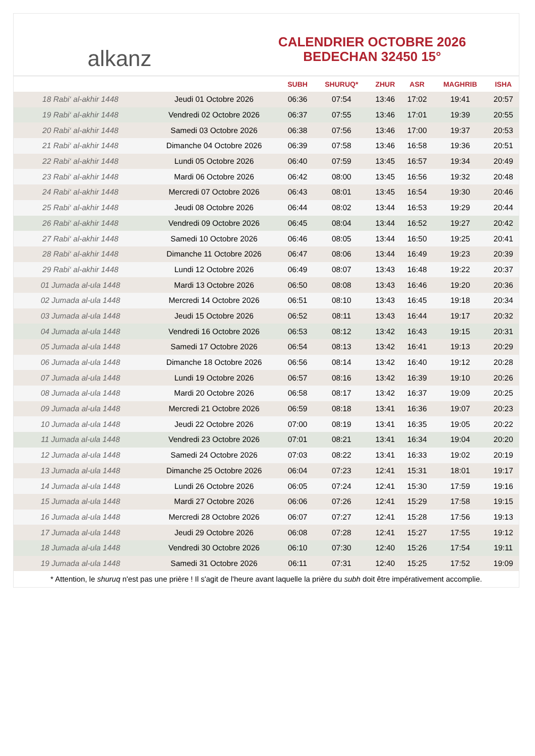alkanz
CALENDRIER OCTOBRE 2026
BEDECHAN 32450 15°
| | | SUBH | SHURUQ* | ZHUR | ASR | MAGHRIB | ISHA |
| --- | --- | --- | --- | --- | --- | --- | --- |
| 18 Rabi‘ al-akhir 1448 | Jeudi 01 Octobre 2026 | 06:36 | 07:54 | 13:46 | 17:02 | 19:41 | 20:57 |
| 19 Rabi‘ al-akhir 1448 | Vendredi 02 Octobre 2026 | 06:37 | 07:55 | 13:46 | 17:01 | 19:39 | 20:55 |
| 20 Rabi‘ al-akhir 1448 | Samedi 03 Octobre 2026 | 06:38 | 07:56 | 13:46 | 17:00 | 19:37 | 20:53 |
| 21 Rabi‘ al-akhir 1448 | Dimanche 04 Octobre 2026 | 06:39 | 07:58 | 13:46 | 16:58 | 19:36 | 20:51 |
| 22 Rabi‘ al-akhir 1448 | Lundi 05 Octobre 2026 | 06:40 | 07:59 | 13:45 | 16:57 | 19:34 | 20:49 |
| 23 Rabi‘ al-akhir 1448 | Mardi 06 Octobre 2026 | 06:42 | 08:00 | 13:45 | 16:56 | 19:32 | 20:48 |
| 24 Rabi‘ al-akhir 1448 | Mercredi 07 Octobre 2026 | 06:43 | 08:01 | 13:45 | 16:54 | 19:30 | 20:46 |
| 25 Rabi‘ al-akhir 1448 | Jeudi 08 Octobre 2026 | 06:44 | 08:02 | 13:44 | 16:53 | 19:29 | 20:44 |
| 26 Rabi‘ al-akhir 1448 | Vendredi 09 Octobre 2026 | 06:45 | 08:04 | 13:44 | 16:52 | 19:27 | 20:42 |
| 27 Rabi‘ al-akhir 1448 | Samedi 10 Octobre 2026 | 06:46 | 08:05 | 13:44 | 16:50 | 19:25 | 20:41 |
| 28 Rabi‘ al-akhir 1448 | Dimanche 11 Octobre 2026 | 06:47 | 08:06 | 13:44 | 16:49 | 19:23 | 20:39 |
| 29 Rabi‘ al-akhir 1448 | Lundi 12 Octobre 2026 | 06:49 | 08:07 | 13:43 | 16:48 | 19:22 | 20:37 |
| 01 Jumada al-ula 1448 | Mardi 13 Octobre 2026 | 06:50 | 08:08 | 13:43 | 16:46 | 19:20 | 20:36 |
| 02 Jumada al-ula 1448 | Mercredi 14 Octobre 2026 | 06:51 | 08:10 | 13:43 | 16:45 | 19:18 | 20:34 |
| 03 Jumada al-ula 1448 | Jeudi 15 Octobre 2026 | 06:52 | 08:11 | 13:43 | 16:44 | 19:17 | 20:32 |
| 04 Jumada al-ula 1448 | Vendredi 16 Octobre 2026 | 06:53 | 08:12 | 13:42 | 16:43 | 19:15 | 20:31 |
| 05 Jumada al-ula 1448 | Samedi 17 Octobre 2026 | 06:54 | 08:13 | 13:42 | 16:41 | 19:13 | 20:29 |
| 06 Jumada al-ula 1448 | Dimanche 18 Octobre 2026 | 06:56 | 08:14 | 13:42 | 16:40 | 19:12 | 20:28 |
| 07 Jumada al-ula 1448 | Lundi 19 Octobre 2026 | 06:57 | 08:16 | 13:42 | 16:39 | 19:10 | 20:26 |
| 08 Jumada al-ula 1448 | Mardi 20 Octobre 2026 | 06:58 | 08:17 | 13:42 | 16:37 | 19:09 | 20:25 |
| 09 Jumada al-ula 1448 | Mercredi 21 Octobre 2026 | 06:59 | 08:18 | 13:41 | 16:36 | 19:07 | 20:23 |
| 10 Jumada al-ula 1448 | Jeudi 22 Octobre 2026 | 07:00 | 08:19 | 13:41 | 16:35 | 19:05 | 20:22 |
| 11 Jumada al-ula 1448 | Vendredi 23 Octobre 2026 | 07:01 | 08:21 | 13:41 | 16:34 | 19:04 | 20:20 |
| 12 Jumada al-ula 1448 | Samedi 24 Octobre 2026 | 07:03 | 08:22 | 13:41 | 16:33 | 19:02 | 20:19 |
| 13 Jumada al-ula 1448 | Dimanche 25 Octobre 2026 | 06:04 | 07:23 | 12:41 | 15:31 | 18:01 | 19:17 |
| 14 Jumada al-ula 1448 | Lundi 26 Octobre 2026 | 06:05 | 07:24 | 12:41 | 15:30 | 17:59 | 19:16 |
| 15 Jumada al-ula 1448 | Mardi 27 Octobre 2026 | 06:06 | 07:26 | 12:41 | 15:29 | 17:58 | 19:15 |
| 16 Jumada al-ula 1448 | Mercredi 28 Octobre 2026 | 06:07 | 07:27 | 12:41 | 15:28 | 17:56 | 19:13 |
| 17 Jumada al-ula 1448 | Jeudi 29 Octobre 2026 | 06:08 | 07:28 | 12:41 | 15:27 | 17:55 | 19:12 |
| 18 Jumada al-ula 1448 | Vendredi 30 Octobre 2026 | 06:10 | 07:30 | 12:40 | 15:26 | 17:54 | 19:11 |
| 19 Jumada al-ula 1448 | Samedi 31 Octobre 2026 | 06:11 | 07:31 | 12:40 | 15:25 | 17:52 | 19:09 |
* Attention, le shuruq n'est pas une prière ! Il s'agit de l'heure avant laquelle la prière du subh doit être impérativement accomplie.